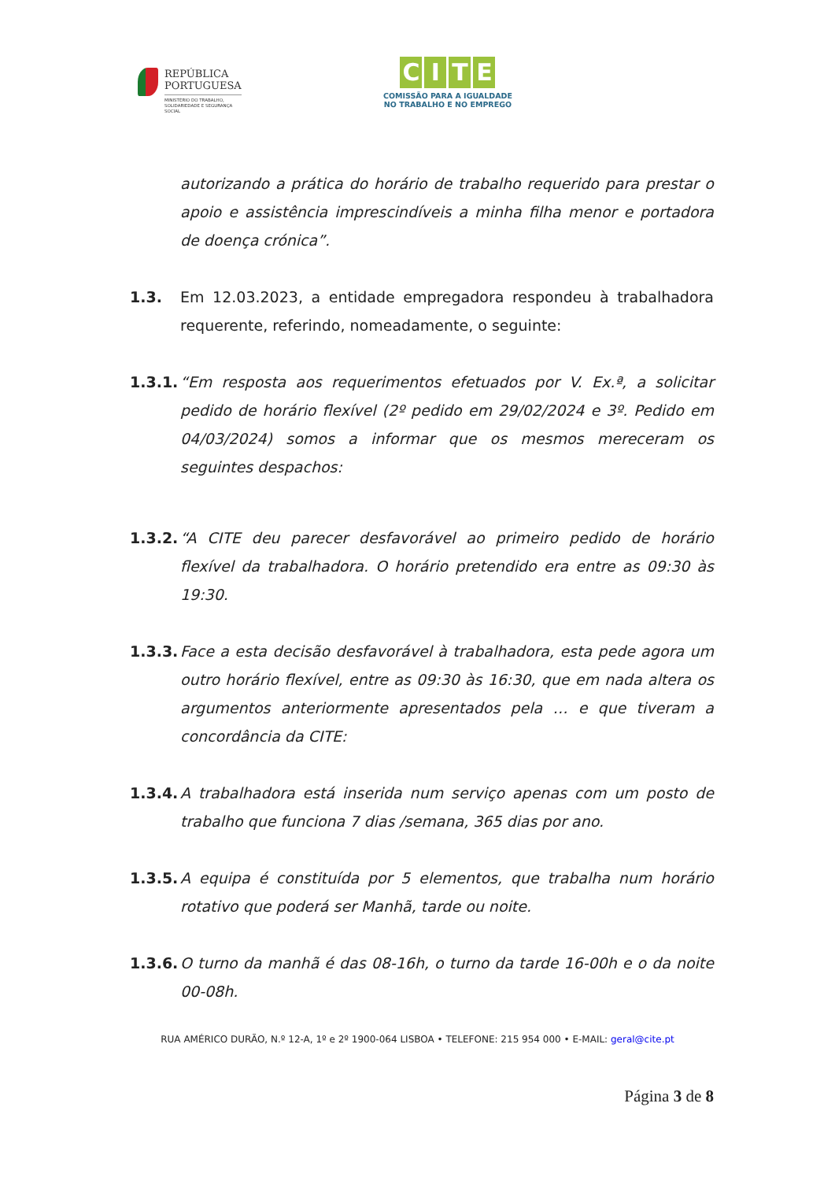REPÚBLICA
PORTUGUESA
MINISTÉRIO DO TRABALHO,
SOLIDARIEDADE E SEGURANÇA
SOCIAL
CITE
COMISSÃO PARA A IGUALDADE
NO TRABALHO E NO EMPREGO
autorizando a prática do horário de trabalho requerido para prestar o apoio e assistência imprescindíveis a minha filha menor e portadora de doença crónica”.
1.3. Em 12.03.2023, a entidade empregadora respondeu à trabalhadora requerente, referindo, nomeadamente, o seguinte:
1.3.1.
“Em resposta aos requerimentos efetuados por V. Ex.ª, a solicitar pedido de horário flexível (2º pedido em 29/02/2024 e 3º. Pedido em 04/03/2024) somos a informar que os mesmos mereceram os seguintes despachos:
1.3.2.
“A CITE deu parecer desfavorável ao primeiro pedido de horário flexível da trabalhadora. O horário pretendido era entre as 09:30 às 19:30.
1.3.3.
Face a esta decisão desfavorável à trabalhadora, esta pede agora um outro horário flexível, entre as 09:30 às 16:30, que em nada altera os argumentos anteriormente apresentados pela … e que tiveram a concordância da CITE:
1.3.4.
A trabalhadora está inserida num serviço apenas com um posto de trabalho que funciona 7 dias /semana, 365 dias por ano.
1.3.5.
A equipa é constituída por 5 elementos, que trabalha num horário rotativo que poderá ser Manhã, tarde ou noite.
1.3.6.
O turno da manhã é das 08-16h, o turno da tarde 16-00h e o da noite 00-08h.
RUA AMÉRICO DURÃO, N.º 12-A, 1º e 2º 1900-064 LISBOA • TELEFONE: 215 954 000 • E-MAIL: geral@cite.pt
Página 3 de 8